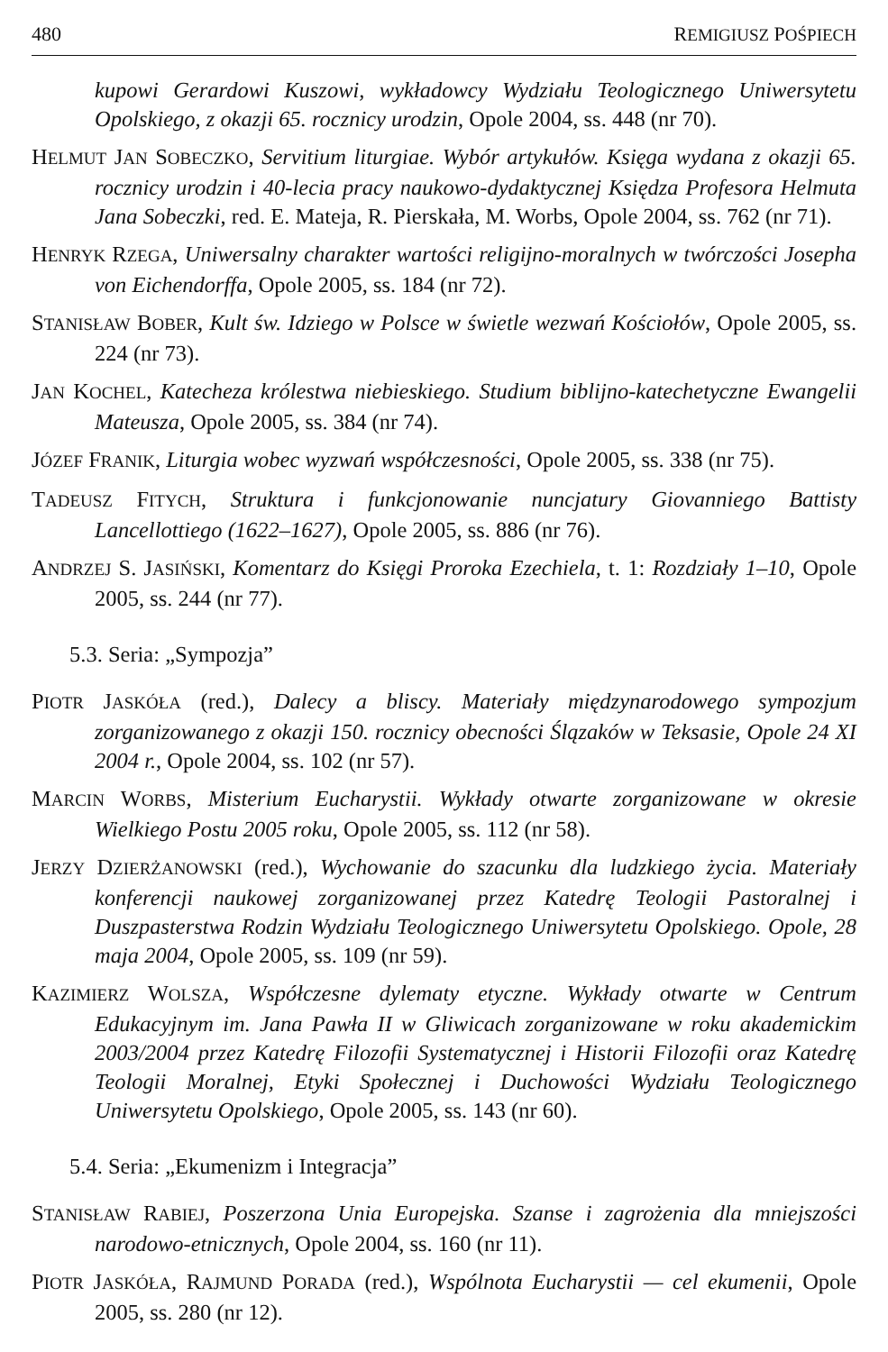480 REMIGIUSZ POŚPIECH
kupowi Gerardowi Kuszowi, wykładowcy Wydziału Teologicznego Uniwersytetu Opolskiego, z okazji 65. rocznicy urodzin, Opole 2004, ss. 448 (nr 70).
HELMUT JAN SOBECZKO, Servitium liturgiae. Wybór artykułów. Księga wydana z okazji 65. rocznicy urodzin i 40-lecia pracy naukowo-dydaktycznej Księdza Profesora Helmuta Jana Sobeczki, red. E. Mateja, R. Pierskała, M. Worbs, Opole 2004, ss. 762 (nr 71).
HENRYK RZEGA, Uniwersalny charakter wartości religijno-moralnych w twórczości Josepha von Eichendorffa, Opole 2005, ss. 184 (nr 72).
STANISŁAW BOBER, Kult św. Idziego w Polsce w świetle wezwań Kościołów, Opole 2005, ss. 224 (nr 73).
JAN KOCHEL, Katecheza królestwa niebieskiego. Studium biblijno-katechetyczne Ewangelii Mateusza, Opole 2005, ss. 384 (nr 74).
JÓZEF FRANIK, Liturgia wobec wyzwań współczesności, Opole 2005, ss. 338 (nr 75).
TADEUSZ FITYCH, Struktura i funkcjonowanie nuncjatury Giovanniego Battisty Lancellottiego (1622–1627), Opole 2005, ss. 886 (nr 76).
ANDRZEJ S. JASIŃSKI, Komentarz do Księgi Proroka Ezechiela, t. 1: Rozdziały 1–10, Opole 2005, ss. 244 (nr 77).
5.3. Seria: „Sympozja”
PIOTR JASKÓŁA (red.), Dalecy a bliscy. Materiały międzynarodowego sympozjum zorganizowanego z okazji 150. rocznicy obecności Ślązaków w Teksasie, Opole 24 XI 2004 r., Opole 2004, ss. 102 (nr 57).
MARCIN WORBS, Misterium Eucharystii. Wykłady otwarte zorganizowane w okresie Wielkiego Postu 2005 roku, Opole 2005, ss. 112 (nr 58).
JERZY DZIERŻANOWSKI (red.), Wychowanie do szacunku dla ludzkiego życia. Materiały konferencji naukowej zorganizowanej przez Katedrę Teologii Pastoralnej i Duszpasterstwa Rodzin Wydziału Teologicznego Uniwersytetu Opolskiego. Opole, 28 maja 2004, Opole 2005, ss. 109 (nr 59).
KAZIMIERZ WOLSZA, Współczesne dylematy etyczne. Wykłady otwarte w Centrum Edukacyjnym im. Jana Pawła II w Gliwicach zorganizowane w roku akademickim 2003/2004 przez Katedrę Filozofii Systematycznej i Historii Filozofii oraz Katedrę Teologii Moralnej, Etyki Społecznej i Duchowości Wydziału Teologicznego Uniwersytetu Opolskiego, Opole 2005, ss. 143 (nr 60).
5.4. Seria: „Ekumenizm i Integracja”
STANISŁAW RABIEJ, Poszerzona Unia Europejska. Szanse i zagrożenia dla mniejszości narodowo-etnicznych, Opole 2004, ss. 160 (nr 11).
PIOTR JASKÓŁA, RAJMUND PORADA (red.), Wspólnota Eucharystii — cel ekumenii, Opole 2005, ss. 280 (nr 12).